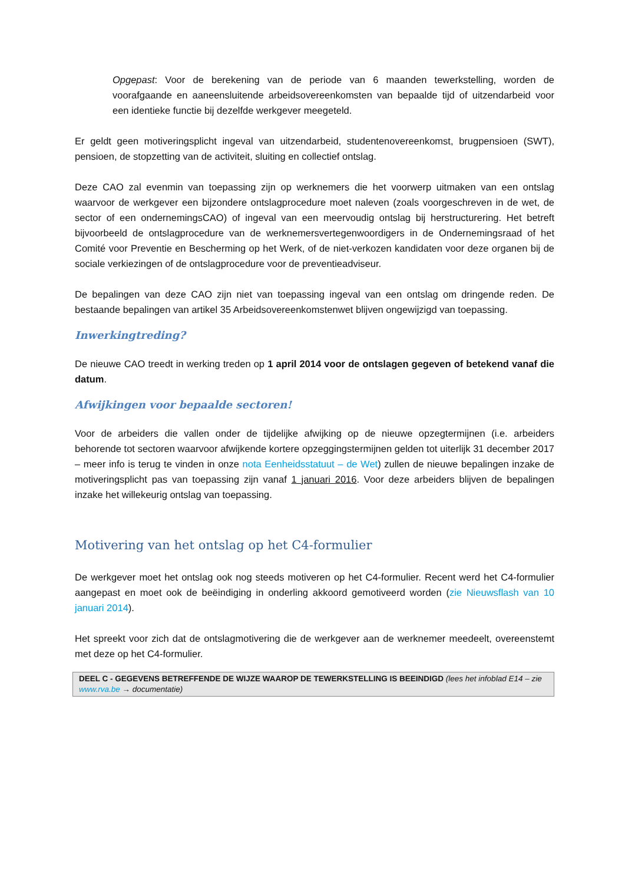Opgepast: Voor de berekening van de periode van 6 maanden tewerkstelling, worden de voorafgaande en aaneensluitende arbeidsovereenkomsten van bepaalde tijd of uitzendarbeid voor een identieke functie bij dezelfde werkgever meegeteld.
Er geldt geen motiveringsplicht ingeval van uitzendarbeid, studentenovereenkomst, brugpensioen (SWT), pensioen, de stopzetting van de activiteit, sluiting en collectief ontslag.
Deze CAO zal evenmin van toepassing zijn op werknemers die het voorwerp uitmaken van een ontslag waarvoor de werkgever een bijzondere ontslagprocedure moet naleven (zoals voorgeschreven in de wet, de sector of een ondernemingsCAO) of ingeval van een meervoudig ontslag bij herstructurering. Het betreft bijvoorbeeld de ontslagprocedure van de werknemersvertegenwoordigers in de Ondernemingsraad of het Comité voor Preventie en Bescherming op het Werk, of de niet-verkozen kandidaten voor deze organen bij de sociale verkiezingen of de ontslagprocedure voor de preventieadviseur.
De bepalingen van deze CAO zijn niet van toepassing ingeval van een ontslag om dringende reden. De bestaande bepalingen van artikel 35 Arbeidsovereenkomstenwet blijven ongewijzigd van toepassing.
Inwerkingtreding?
De nieuwe CAO treedt in werking treden op 1 april 2014 voor de ontslagen gegeven of betekend vanaf die datum.
Afwijkingen voor bepaalde sectoren!
Voor de arbeiders die vallen onder de tijdelijke afwijking op de nieuwe opzegtermijnen (i.e. arbeiders behorende tot sectoren waarvoor afwijkende kortere opzeggingstermijnen gelden tot uiterlijk 31 december 2017 – meer info is terug te vinden in onze nota Eenheidsstatuut – de Wet) zullen de nieuwe bepalingen inzake de motiveringsplicht pas van toepassing zijn vanaf 1 januari 2016. Voor deze arbeiders blijven de bepalingen inzake het willekeurig ontslag van toepassing.
Motivering van het ontslag op het C4-formulier
De werkgever moet het ontslag ook nog steeds motiveren op het C4-formulier. Recent werd het C4-formulier aangepast en moet ook de beëindiging in onderling akkoord gemotiveerd worden (zie Nieuwsflash van 10 januari 2014).
Het spreekt voor zich dat de ontslagmotivering die de werkgever aan de werknemer meedeelt, overeenstemt met deze op het C4-formulier.
DEEL C - GEGEVENS BETREFFENDE DE WIJZE WAAROP DE TEWERKSTELLING IS BEEINDIGD (lees het infoblad E14 – zie www.rva.be → documentatie)